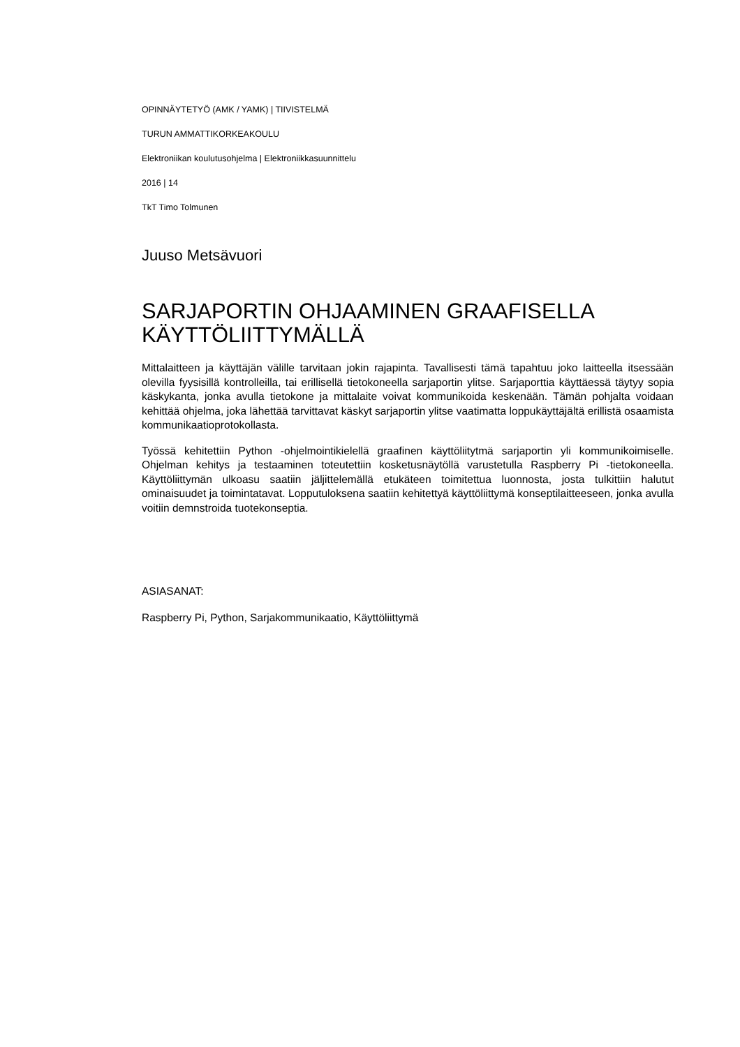OPINNÄYTETYÖ (AMK / YAMK) | TIIVISTELMÄ
TURUN AMMATTIKORKEAKOULU
Elektroniikan koulutusohjelma | Elektroniikkasuunnittelu
2016 | 14
TkT Timo Tolmunen
Juuso Metsävuori
SARJAPORTIN OHJAAMINEN GRAAFISELLA KÄYTTÖLIITTYMÄLLÄ
Mittalaitteen ja käyttäjän välille tarvitaan jokin rajapinta. Tavallisesti tämä tapahtuu joko laitteella itsessään olevilla fyysisillä kontrolleilla, tai erillisellä tietokoneella sarjaportin ylitse. Sarjaporttia käyttäessä täytyy sopia käskykanta, jonka avulla tietokone ja mittalaite voivat kommunikoida keskenään. Tämän pohjalta voidaan kehittää ohjelma, joka lähettää tarvittavat käskyt sarjaportin ylitse vaatimatta loppukäyttäjältä erillistä osaamista kommunikaatioprotokollasta.
Työssä kehitettiin Python -ohjelmointikielellä graafinen käyttöliitytmä sarjaportin yli kommunikoimiselle. Ohjelman kehitys ja testaaminen toteutettiin kosketusnäytöllä varustetulla Raspberry Pi -tietokoneella. Käyttöliittymän ulkoasu saatiin jäljittelemällä etukäteen toimitettua luonnosta, josta tulkittiin halutut ominaisuudet ja toimintatavat. Lopputuloksena saatiin kehitettyä käyttöliittymä konseptilaitteeseen, jonka avulla voitiin demnstroida tuotekonseptia.
ASIASANAT:
Raspberry Pi, Python, Sarjakommunikaatio, Käyttöliittymä